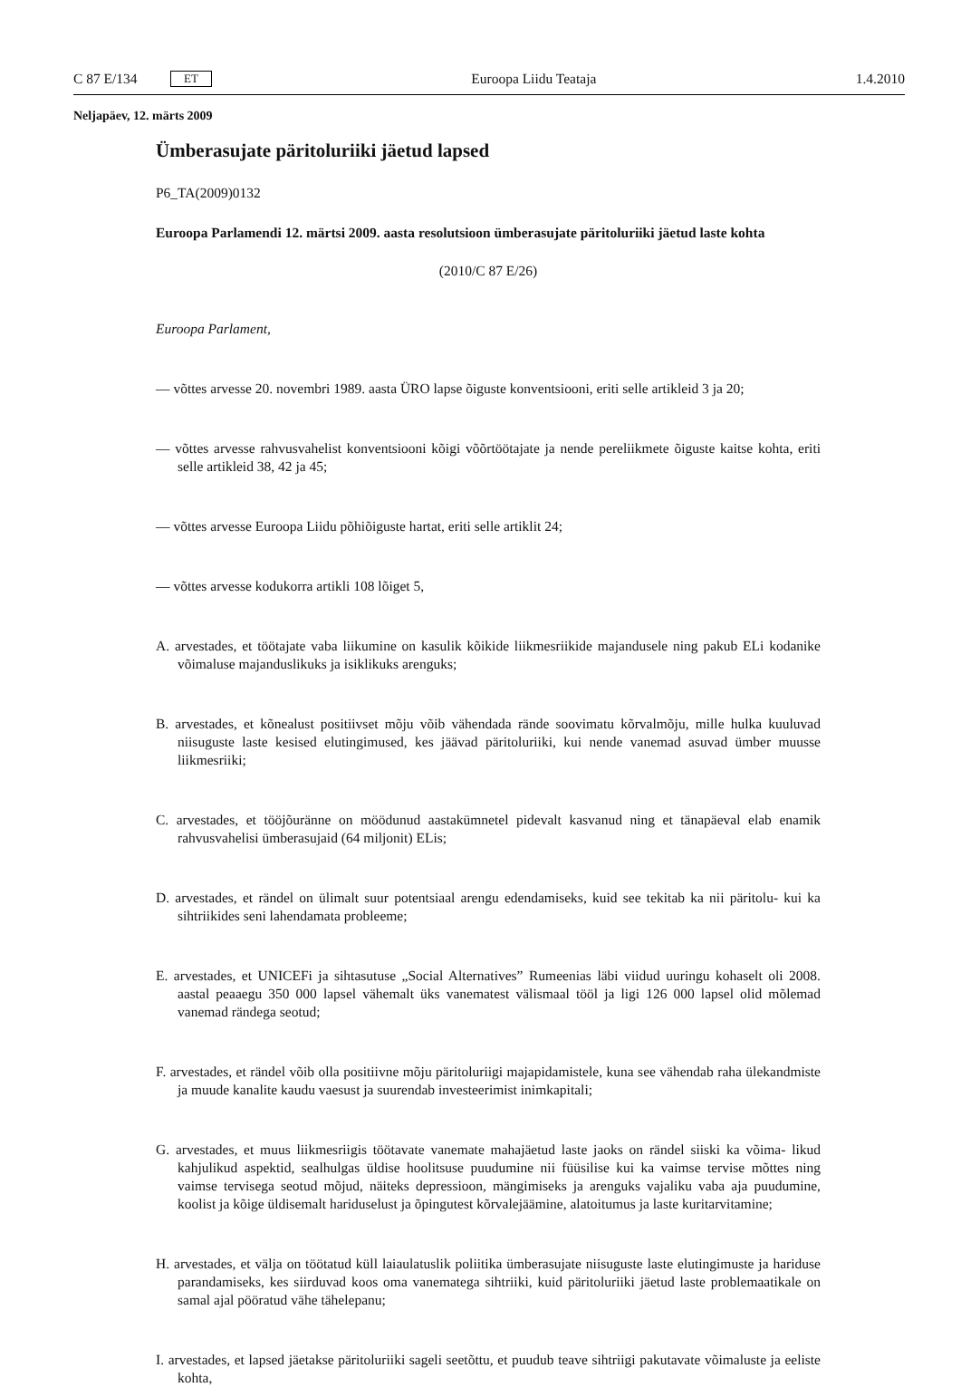C 87 E/134 ET Euroopa Liidu Teataja 1.4.2010
Neljapäev, 12. märts 2009
Ümberasujate päritoluriiki jäetud lapsed
P6_TA(2009)0132
Euroopa Parlamendi 12. märtsi 2009. aasta resolutsioon ümberasujate päritoluriiki jäetud laste kohta
(2010/C 87 E/26)
Euroopa Parlament,
— võttes arvesse 20. novembri 1989. aasta ÜRO lapse õiguste konventsiooni, eriti selle artikleid 3 ja 20;
— võttes arvesse rahvusvahelist konventsiooni kõigi võõrtöötajate ja nende pereliikmete õiguste kaitse kohta, eriti selle artikleid 38, 42 ja 45;
— võttes arvesse Euroopa Liidu põhiõiguste hartat, eriti selle artiklit 24;
— võttes arvesse kodukorra artikli 108 lõiget 5,
A. arvestades, et töötajate vaba liikumine on kasulik kõikide liikmesriikide majandusele ning pakub ELi kodanike võimaluse majanduslikuks ja isiklikuks arenguks;
B. arvestades, et kõnealust positiivset mõju võib vähendada rände soovimatu kõrvalmõju, mille hulka kuuluvad niisuguste laste kesised elutingimused, kes jäävad päritoluriiki, kui nende vanemad asuvad ümber muusse liikmesriiki;
C. arvestades, et tööjõuränne on möödunud aastakümnetel pidevalt kasvanud ning et tänapäeval elab enamik rahvusvahelisi ümberasujaid (64 miljonit) ELis;
D. arvestades, et rändel on ülimalt suur potentsiaal arengu edendamiseks, kuid see tekitab ka nii päritolu- kui ka sihtriikides seni lahendamata probleeme;
E. arvestades, et UNICEFi ja sihtasutuse „Social Alternatives” Rumeenias läbi viidud uuringu kohaselt oli 2008. aastal peaaegu 350 000 lapsel vähemalt üks vanematest välismaal tööl ja ligi 126 000 lapsel olid mõlemad vanemad rändega seotud;
F. arvestades, et rändel võib olla positiivne mõju päritoluriigi majapidamistele, kuna see vähendab raha ülekandmiste ja muude kanalite kaudu vaesust ja suurendab investeerimist inimkapitali;
G. arvestades, et muus liikmesriigis töötavate vanemate mahajäetud laste jaoks on rändel siiski ka võima- likud kahjulikud aspektid, sealhulgas üldise hoolitsuse puudumine nii füüsilise kui ka vaimse tervise mõttes ning vaimse tervisega seotud mõjud, näiteks depressioon, mängimiseks ja arenguks vajaliku vaba aja puudumine, koolist ja kõige üldisemalt hariduselust ja õpingutest kõrvalejäämine, alatoitumus ja laste kuritarvitamine;
H. arvestades, et välja on töötatud küll laiaulatuslik poliitika ümberasujate niisuguste laste elutingimuste ja hariduse parandamiseks, kes siirduvad koos oma vanematega sihtriiki, kuid päritoluriiki jäetud laste problemaatikale on samal ajal pööratud vähe tähelepanu;
I. arvestades, et lapsed jäetakse päritoluriiki sageli seetõttu, et puudub teave sihtriigi pakutavate võimaluste ja eeliste kohta,